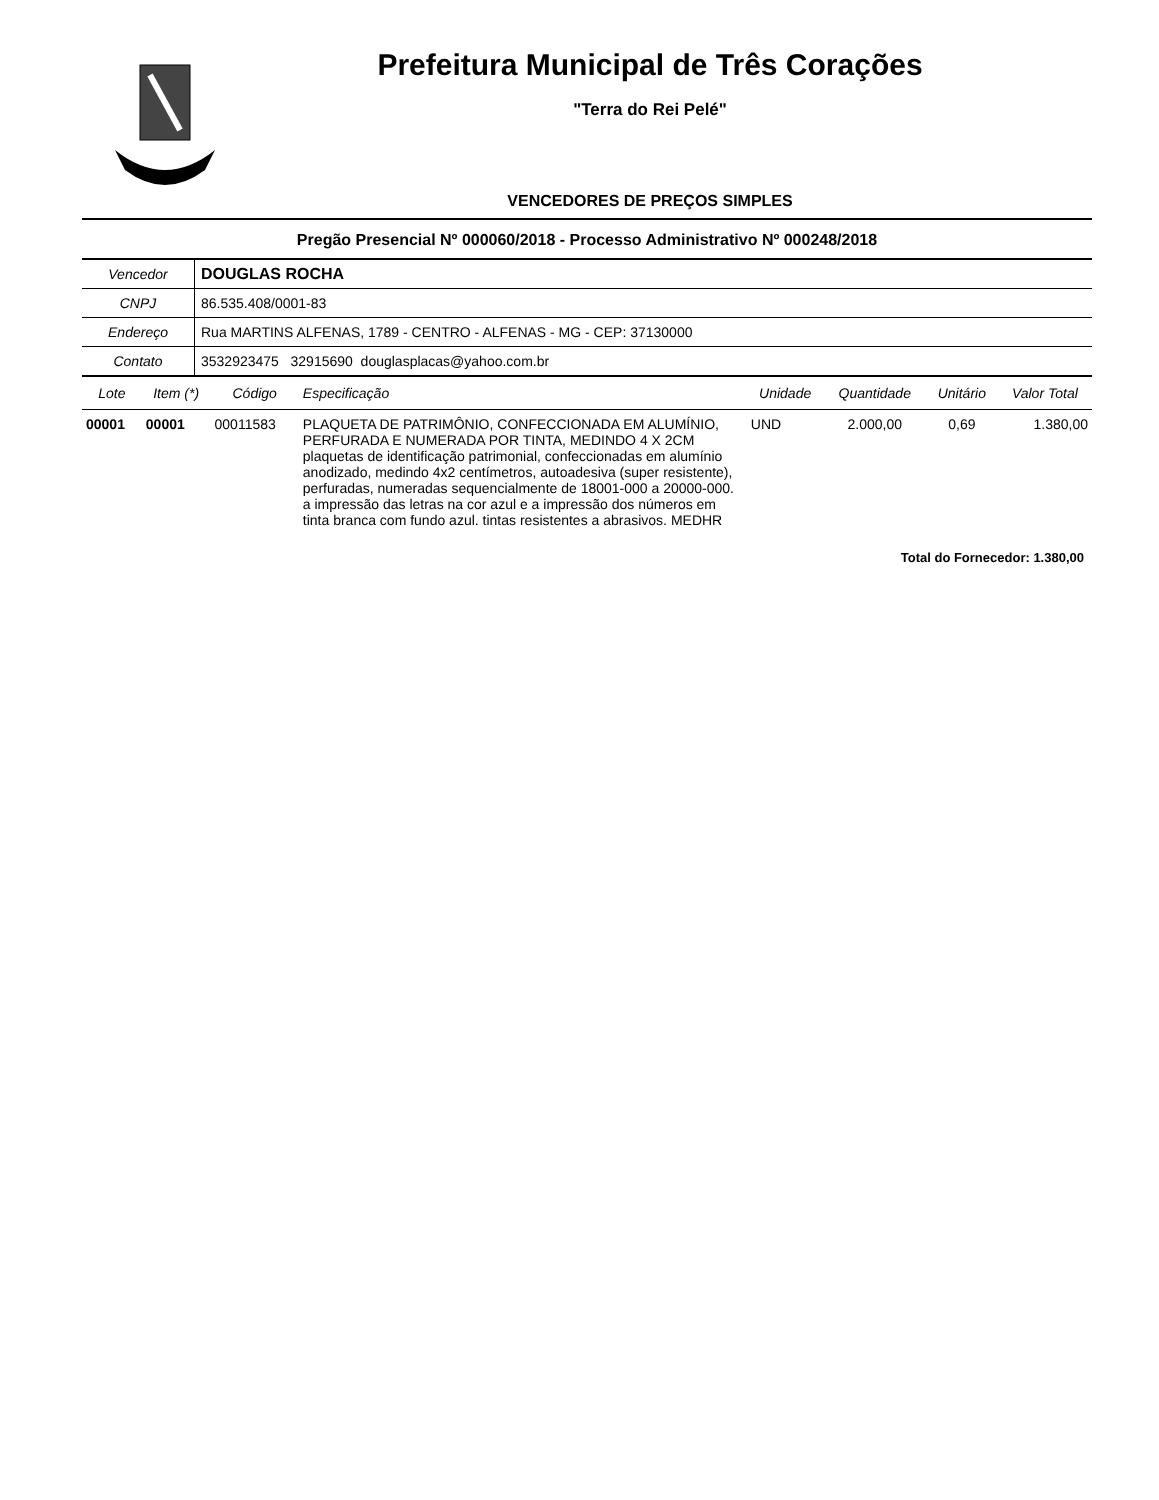Prefeitura Municipal de Três Corações
"Terra do Rei Pelé"
VENCEDORES DE PREÇOS SIMPLES
Pregão Presencial Nº 000060/2018 - Processo Administrativo Nº 000248/2018
| Vencedor | DOUGLAS ROCHA |
| CNPJ | 86.535.408/0001-83 |
| Endereço | Rua MARTINS ALFENAS, 1789 - CENTRO - ALFENAS - MG - CEP: 37130000 |
| Contato | 3532923475 32915690 douglasplacas@yahoo.com.br |
| Lote | Item (*) | Código | Especificação | Unidade | Quantidade | Unitário | Valor Total |
| --- | --- | --- | --- | --- | --- | --- | --- |
| 00001 | 00001 | 00011583 | PLAQUETA DE PATRIMÔNIO, CONFECCIONADA EM ALUMÍNIO, PERFURADA E NUMERADA POR TINTA, MEDINDO 4 X 2CM plaquetas de identificação patrimonial, confeccionadas em alumínio anodizado, medindo 4x2 centímetros, autoadesiva (super resistente), perfuradas, numeradas sequencialmente de 18001-000 a 20000-000. a impressão das letras na cor azul e a impressão dos números em tinta branca com fundo azul. tintas resistentes a abrasivos. MEDHR | UND | 2.000,00 | 0,69 | 1.380,00 |
Total do Fornecedor: 1.380,00